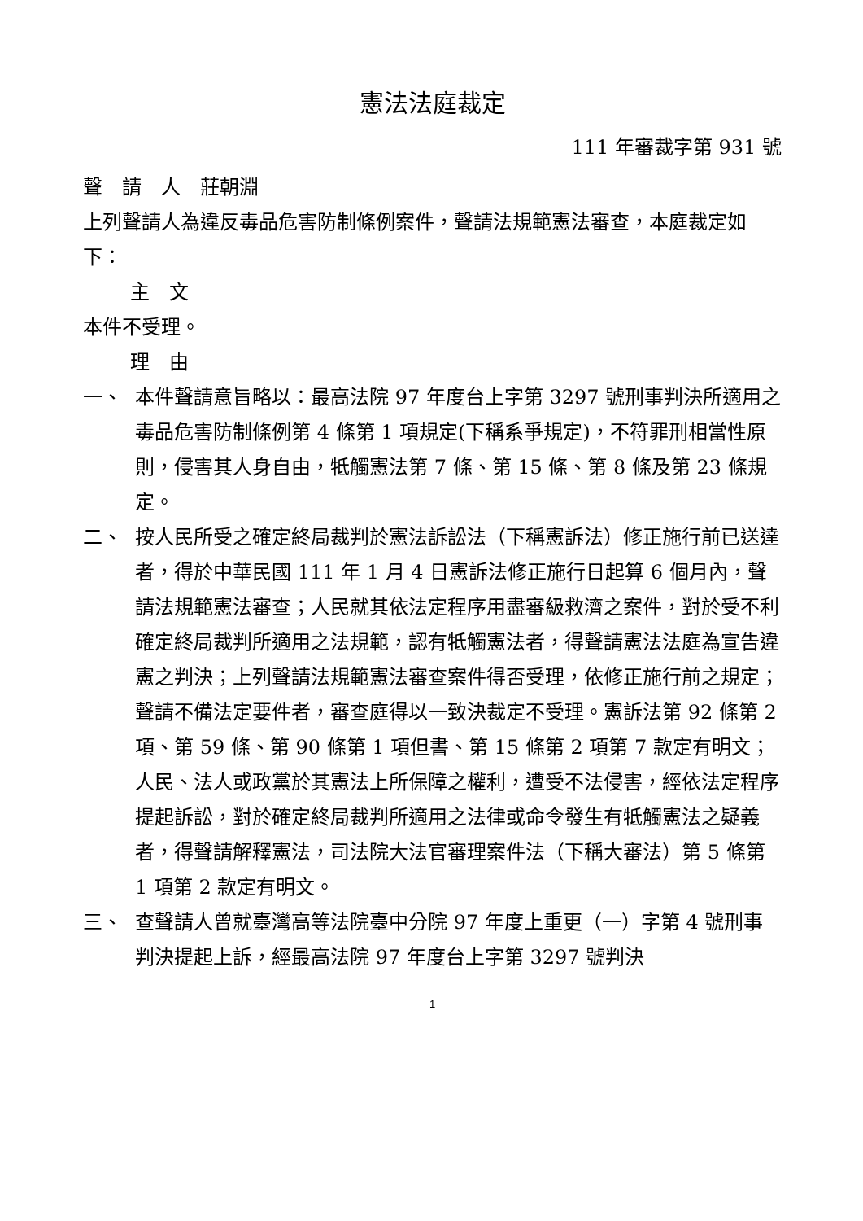憲法法庭裁定
111 年審裁字第 931 號
聲　請　人　莊朝淵
上列聲請人為違反毒品危害防制條例案件，聲請法規範憲法審查，本庭裁定如下：
主　文
本件不受理。
理　由
一、 本件聲請意旨略以：最高法院 97 年度台上字第 3297 號刑事判決所適用之毒品危害防制條例第 4 條第 1 項規定(下稱系爭規定)，不符罪刑相當性原則，侵害其人身自由，牴觸憲法第 7 條、第 15 條、第 8 條及第 23 條規定。
二、 按人民所受之確定終局裁判於憲法訴訟法（下稱憲訴法）修正施行前已送達者，得於中華民國 111 年 1 月 4 日憲訴法修正施行日起算 6 個月內，聲請法規範憲法審查；人民就其依法定程序用盡審級救濟之案件，對於受不利確定終局裁判所適用之法規範，認有牴觸憲法者，得聲請憲法法庭為宣告違憲之判決；上列聲請法規範憲法審查案件得否受理，依修正施行前之規定；聲請不備法定要件者，審查庭得以一致決裁定不受理。憲訴法第 92 條第 2 項、第 59 條、第 90 條第 1 項但書、第 15 條第 2 項第 7 款定有明文；人民、法人或政黨於其憲法上所保障之權利，遭受不法侵害，經依法定程序提起訴訟，對於確定終局裁判所適用之法律或命令發生有牴觸憲法之疑義者，得聲請解釋憲法，司法院大法官審理案件法（下稱大審法）第 5 條第 1 項第 2 款定有明文。
三、 查聲請人曾就臺灣高等法院臺中分院 97 年度上重更（一）字第 4 號刑事判決提起上訴，經最高法院 97 年度台上字第 3297 號判決
1